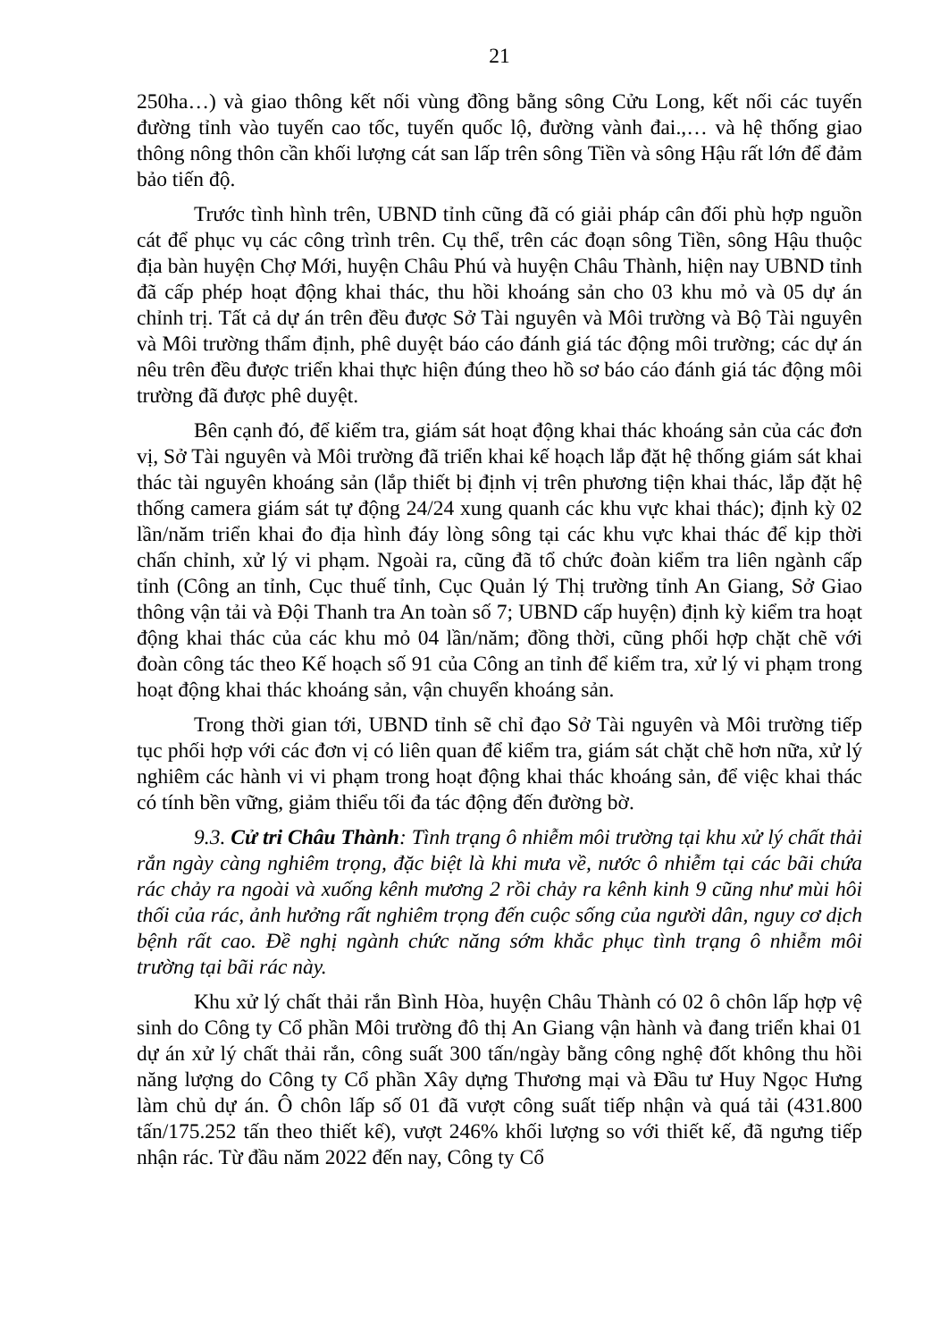21
250ha…) và giao thông kết nối vùng đồng bằng sông Cửu Long, kết nối các tuyến đường tỉnh vào tuyến cao tốc, tuyến quốc lộ, đường vành đai.,… và hệ thống giao thông nông thôn cần khối lượng cát san lấp trên sông Tiền và sông Hậu rất lớn để đảm bảo tiến độ.
Trước tình hình trên, UBND tỉnh cũng đã có giải pháp cân đối phù hợp nguồn cát để phục vụ các công trình trên. Cụ thể, trên các đoạn sông Tiền, sông Hậu thuộc địa bàn huyện Chợ Mới, huyện Châu Phú và huyện Châu Thành, hiện nay UBND tỉnh đã cấp phép hoạt động khai thác, thu hồi khoáng sản cho 03 khu mỏ và 05 dự án chỉnh trị. Tất cả dự án trên đều được Sở Tài nguyên và Môi trường và Bộ Tài nguyên và Môi trường thẩm định, phê duyệt báo cáo đánh giá tác động môi trường; các dự án nêu trên đều được triển khai thực hiện đúng theo hồ sơ báo cáo đánh giá tác động môi trường đã được phê duyệt.
Bên cạnh đó, để kiểm tra, giám sát hoạt động khai thác khoáng sản của các đơn vị, Sở Tài nguyên và Môi trường đã triển khai kế hoạch lắp đặt hệ thống giám sát khai thác tài nguyên khoáng sản (lắp thiết bị định vị trên phương tiện khai thác, lắp đặt hệ thống camera giám sát tự động 24/24 xung quanh các khu vực khai thác); định kỳ 02 lần/năm triển khai đo địa hình đáy lòng sông tại các khu vực khai thác để kịp thời chấn chỉnh, xử lý vi phạm. Ngoài ra, cũng đã tổ chức đoàn kiểm tra liên ngành cấp tỉnh (Công an tỉnh, Cục thuế tỉnh, Cục Quản lý Thị trường tỉnh An Giang, Sở Giao thông vận tải và Đội Thanh tra An toàn số 7; UBND cấp huyện) định kỳ kiểm tra hoạt động khai thác của các khu mỏ 04 lần/năm; đồng thời, cũng phối hợp chặt chẽ với đoàn công tác theo Kế hoạch số 91 của Công an tỉnh để kiểm tra, xử lý vi phạm trong hoạt động khai thác khoáng sản, vận chuyển khoáng sản.
Trong thời gian tới, UBND tỉnh sẽ chỉ đạo Sở Tài nguyên và Môi trường tiếp tục phối hợp với các đơn vị có liên quan để kiểm tra, giám sát chặt chẽ hơn nữa, xử lý nghiêm các hành vi vi phạm trong hoạt động khai thác khoáng sản, để việc khai thác có tính bền vững, giảm thiểu tối đa tác động đến đường bờ.
9.3. Cử tri Châu Thành: Tình trạng ô nhiễm môi trường tại khu xử lý chất thải rắn ngày càng nghiêm trọng, đặc biệt là khi mưa về, nước ô nhiễm tại các bãi chứa rác chảy ra ngoài và xuống kênh mương 2 rồi chảy ra kênh kinh 9 cũng như mùi hôi thối của rác, ảnh hưởng rất nghiêm trọng đến cuộc sống của người dân, nguy cơ dịch bệnh rất cao. Đề nghị ngành chức năng sớm khắc phục tình trạng ô nhiễm môi trường tại bãi rác này.
Khu xử lý chất thải rắn Bình Hòa, huyện Châu Thành có 02 ô chôn lấp hợp vệ sinh do Công ty Cổ phần Môi trường đô thị An Giang vận hành và đang triển khai 01 dự án xử lý chất thải rắn, công suất 300 tấn/ngày bằng công nghệ đốt không thu hồi năng lượng do Công ty Cổ phần Xây dựng Thương mại và Đầu tư Huy Ngọc Hưng làm chủ dự án. Ô chôn lấp số 01 đã vượt công suất tiếp nhận và quá tải (431.800 tấn/175.252 tấn theo thiết kế), vượt 246% khối lượng so với thiết kế, đã ngưng tiếp nhận rác. Từ đầu năm 2022 đến nay, Công ty Cổ